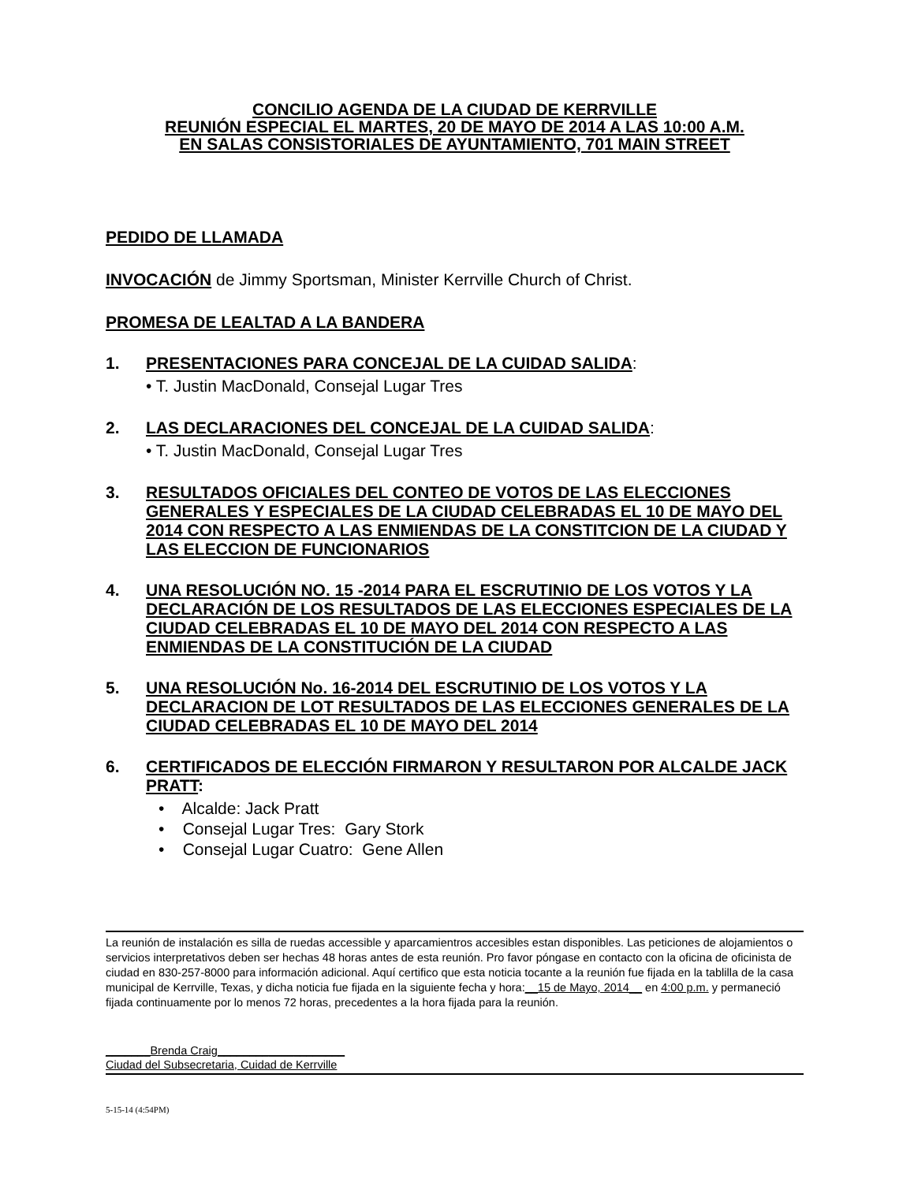CONCILIO AGENDA DE LA CIUDAD DE KERRVILLE
REUNIÓN ESPECIAL EL MARTES, 20 DE MAYO DE 2014 A LAS 10:00 A.M.
EN SALAS CONSISTORIALES DE AYUNTAMIENTO, 701 MAIN STREET
PEDIDO DE LLAMADA
INVOCACIÓN de Jimmy Sportsman, Minister Kerrville Church of Christ.
PROMESA DE LEALTAD A LA BANDERA
1. PRESENTACIONES PARA CONCEJAL DE LA CUIDAD SALIDA:
• T. Justin MacDonald, Consejal Lugar Tres
2. LAS DECLARACIONES DEL CONCEJAL DE LA CUIDAD SALIDA:
• T. Justin MacDonald, Consejal Lugar Tres
3. RESULTADOS OFICIALES DEL CONTEO DE VOTOS DE LAS ELECCIONES GENERALES Y ESPECIALES DE LA CIUDAD CELEBRADAS EL 10 DE MAYO DEL 2014 CON RESPECTO A LAS ENMIENDAS DE LA CONSTITCION DE LA CIUDAD Y LAS ELECCION DE FUNCIONARIOS
4. UNA RESOLUCIÓN NO. 15 -2014 PARA EL ESCRUTINIO DE LOS VOTOS Y LA DECLARACIÓN DE LOS RESULTADOS DE LAS ELECCIONES ESPECIALES DE LA CIUDAD CELEBRADAS EL 10 DE MAYO DEL 2014 CON RESPECTO A LAS ENMIENDAS DE LA CONSTITUCIÓN DE LA CIUDAD
5. UNA RESOLUCIÓN No. 16-2014 DEL ESCRUTINIO DE LOS VOTOS Y LA DECLARACION DE LOT RESULTADOS DE LAS ELECCIONES GENERALES DE LA CIUDAD CELEBRADAS EL 10 DE MAYO DEL 2014
6. CERTIFICADOS DE ELECCIÓN FIRMARON Y RESULTARON POR ALCALDE JACK PRATT:
• Alcalde: Jack Pratt
• Consejal Lugar Tres: Gary Stork
• Consejal Lugar Cuatro: Gene Allen
La reunión de instalación es silla de ruedas accessible y aparcamientros accesibles estan disponibles. Las peticiones de alojamientos o servicios interpretativos deben ser hechas 48 horas antes de esta reunión. Pro favor póngase en contacto con la oficina de oficinista de ciudad en 830-257-8000 para información adicional. Aquí certifico que esta noticia tocante a la reunión fue fijada en la tablilla de la casa municipal de Kerrville, Texas, y dicha noticia fue fijada en la siguiente fecha y hora:__15 de Mayo, 2014__ en 4:00 p.m. y permaneció fijada continuamente por lo menos 72 horas, precedentes a la hora fijada para la reunión.
_______Brenda Craig____________________
Ciudad del Subsecretaria, Cuidad de Kerrville
5-15-14 (4:54PM)